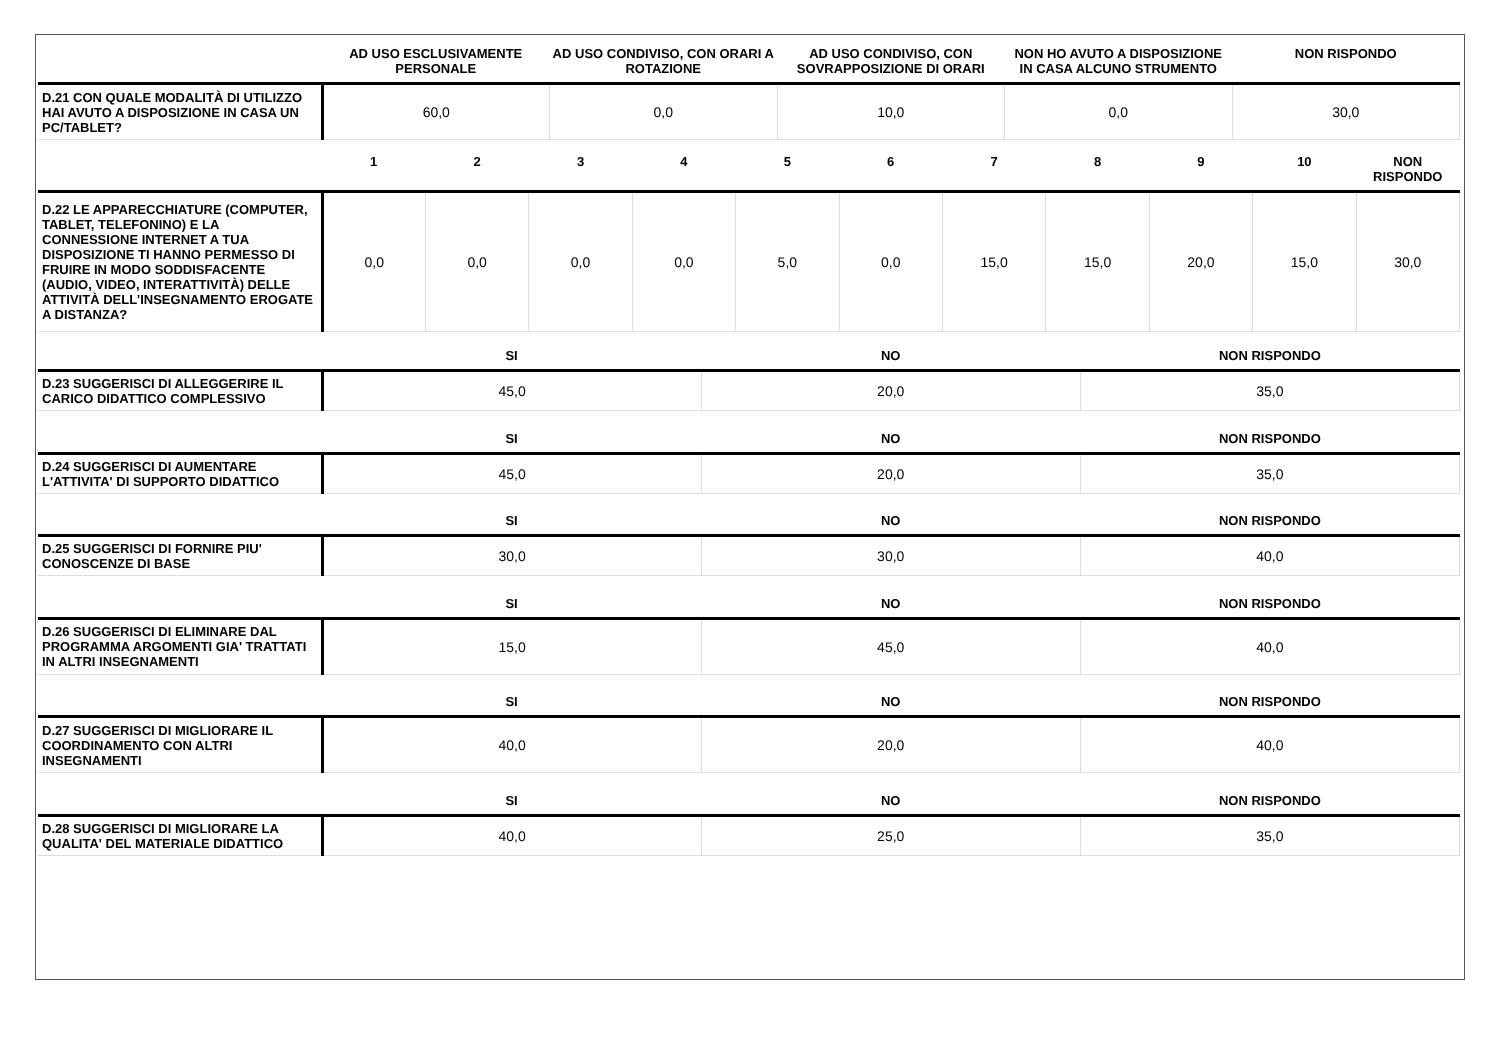| | AD USO ESCLUSIVAMENTE PERSONALE | AD USO CONDIVISO, CON ORARI A ROTAZIONE | AD USO CONDIVISO, CON SOVRAPPOSIZIONE DI ORARI | NON HO AVUTO A DISPOSIZIONE IN CASA ALCUNO STRUMENTO | NON RISPONDO |
| --- | --- | --- | --- | --- | --- |
| D.21 CON QUALE MODALITÀ DI UTILIZZO HAI AVUTO A DISPOSIZIONE IN CASA UN PC/TABLET? | 60,0 | 0,0 | 10,0 | 0,0 | 30,0 |
| | 1 | 2 | 3 | 4 | 5 | 6 | 7 | 8 | 9 | 10 | NON RISPONDO |
| --- | --- | --- | --- | --- | --- | --- | --- | --- | --- | --- | --- |
| D.22 LE APPARECCHIATURE (COMPUTER, TABLET, TELEFONINO) E LA CONNESSIONE INTERNET A TUA DISPOSIZIONE TI HANNO PERMESSO DI FRUIRE IN MODO SODDISFACENTE (AUDIO, VIDEO, INTERATTIVITÀ) DELLE ATTIVITÀ DELL'INSEGNAMENTO EROGATE A DISTANZA? | 0,0 | 0,0 | 0,0 | 0,0 | 5,0 | 0,0 | 15,0 | 15,0 | 20,0 | 15,0 | 30,0 |
| | SI | NO | NON RISPONDO |
| --- | --- | --- | --- |
| D.23 SUGGERISCI DI ALLEGGERIRE IL CARICO DIDATTICO COMPLESSIVO | 45,0 | 20,0 | 35,0 |
| | SI | NO | NON RISPONDO |
| D.24 SUGGERISCI DI AUMENTARE L'ATTIVITA' DI SUPPORTO DIDATTICO | 45,0 | 20,0 | 35,0 |
| | SI | NO | NON RISPONDO |
| D.25 SUGGERISCI DI FORNIRE PIU' CONOSCENZE DI BASE | 30,0 | 30,0 | 40,0 |
| | SI | NO | NON RISPONDO |
| D.26 SUGGERISCI DI ELIMINARE DAL PROGRAMMA ARGOMENTI GIA' TRATTATI IN ALTRI INSEGNAMENTI | 15,0 | 45,0 | 40,0 |
| | SI | NO | NON RISPONDO |
| D.27 SUGGERISCI DI MIGLIORARE IL COORDINAMENTO CON ALTRI INSEGNAMENTI | 40,0 | 20,0 | 40,0 |
| | SI | NO | NON RISPONDO |
| D.28 SUGGERISCI DI MIGLIORARE LA QUALITA' DEL MATERIALE DIDATTICO | 40,0 | 25,0 | 35,0 |